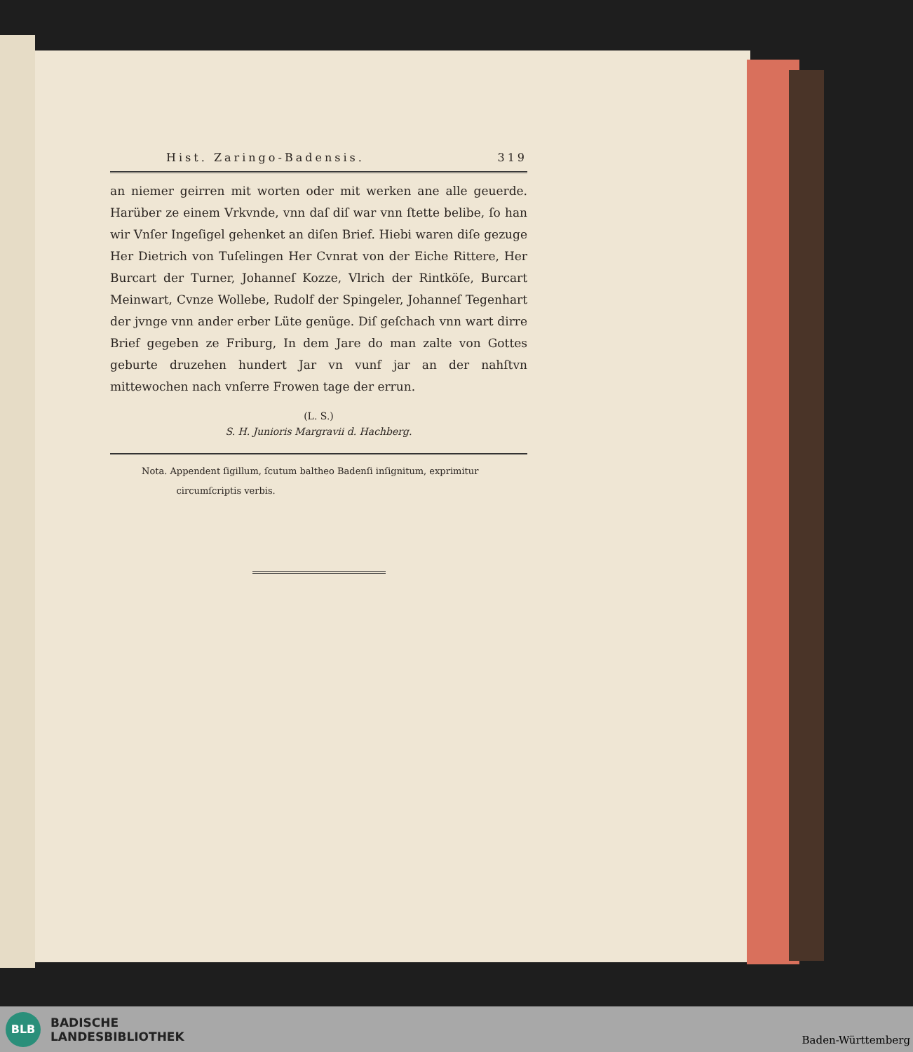Hist. Zaringo-Badensis. 319
an niemer geirren mit worten oder mit werken ane alle geuerde. Harüber ze einem Vrkvnde, vnn daſ diſ war vnn ſtette belibe, ſo han wir Vnſer Ingeſigel gehenket an diſen Brief. Hiebi waren diſe gezuge Her Dietrich von Tuſelingen Her Cvnrat von der Eiche Rittere, Her Burcart der Turner, Johanneſ Kozze, Vlrich der Rintköſe, Burcart Meinwart, Cvnze Wollebe, Rudolf der Spingeler, Johanneſ Tegenhart der jvnge vnn ander erber Lüte genüge. Diſ geſchach vnn wart dirre Brief gegeben ze Friburg, In dem Jare do man zalte von Gottes geburte druzehen hundert Jar vn vunf jar an der nahſtvn mittewochen nach vnſerre Frowen tage der errun.
(L. S.)
S. H. Junioris Margravii d. Hachberg.
Nota. Appendent ſigillum, ſcutum baltheo Badenſi inſignitum, exprimitur
circumſcriptis verbis.
BLB
BADISCHE
LANDESBIBLIOTHEK
Baden-Württemberg